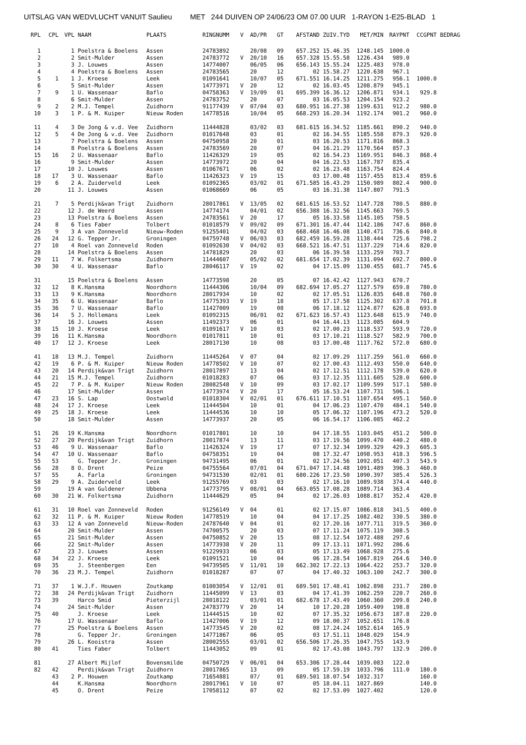UITSLAG VAN WEDVLUCHT VANUIT Saulieu MET 244 DUIVEN OP 24/06/23 OM 07.00 UUR 1-RAYON 1-E25-BLAD 1
| RPL | CPL | VPL | NAAM | PLAATS | RINGNUMM | V | AD/PR | GT | AFSTAND | ZUIV.TYD | MET/MIN | RAYPNT | CCGPNT | BEDRAG |
| --- | --- | --- | --- | --- | --- | --- | --- | --- | --- | --- | --- | --- | --- | --- |
| 1 | | 1 | Poelstra & Boelens | Assen | 24783892 | | 20/08 | 09 | 657.252 | 15.46.35 | 1248.145 | 1000.0 | | |
| 2 | | 2 | Smit-Mulder | Assen | 24783772 | V | 20/10 | 16 | 657.328 | 15.55.58 | 1226.434 | 989.0 | | |
| 3 | | 3 | J. Louwes | Assen | 14774007 | | 06/05 | 06 | 656.143 | 15.55.24 | 1225.483 | 978.0 | | |
| 4 | | 4 | Poelstra & Boelens | Assen | 24783565 | | 20 | 12 | 02 | 15.58.27 | 1220.638 | 967.1 | | |
| 5 | 1 | 1 | J. Kroese | Leek | 01091641 | | 10/07 | 05 | 671.551 | 16.14.25 | 1211.275 | 956.1 | 1000.0 | |
| 6 | | 5 | Smit-Mulder | Assen | 14773971 | V | 20 | 12 | 02 | 16.03.45 | 1208.879 | 945.1 | | |
| 7 | 9 | 1 | U. Wassenaar | Baflo | 04758363 | V | 19/09 | 01 | 695.399 | 16.36.12 | 1206.871 | 934.1 | 929.8 | |
| 8 | | 6 | Smit-Mulder | Assen | 24783752 | | 20 | 07 | 03 | 16.05.53 | 1204.154 | 923.2 | | |
| 9 | 2 | 2 | M.J. Tempel | Zuidhorn | 91177439 | V | 07/04 | 03 | 680.951 | 16.27.38 | 1199.631 | 912.2 | 980.0 | |
| 10 | 3 | 1 | P. & M. Kuiper | Nieuw Roden | 14778516 | | 10/04 | 05 | 668.293 | 16.20.34 | 1192.174 | 901.2 | 960.0 | |
| 11 | 4 | 3 | De Jong & v.d. Vee | Zuidhorn | 11444828 | | 03/02 | 03 | 681.615 | 16.34.52 | 1185.661 | 890.2 | 940.0 | |
| 12 | 5 | 4 | De Jong & v.d. Vee | Zuidhorn | 01017648 | | 03 | 01 | 02 | 16.34.55 | 1185.558 | 879.3 | 920.0 | |
| 13 | | 7 | Poelstra & Boelens | Assen | 04750958 | | 20 | 01 | 03 | 16.20.53 | 1171.816 | 868.3 | | |
| 14 | | 8 | Poelstra & Boelens | Assen | 24783569 | | 20 | 07 | 04 | 16.21.29 | 1170.564 | 857.3 | | |
| 15 | 16 | 2 | U. Wassenaar | Baflo | 11426329 | | 19 | 05 | 02 | 16.54.23 | 1169.951 | 846.3 | 868.4 | |
| 16 | | 9 | Smit-Mulder | Assen | 14773972 | | 20 | 04 | 04 | 16.22.53 | 1167.787 | 835.4 | | |
| 17 | | 10 | J. Louwes | Assen | 01067671 | | 06 | 02 | 02 | 16.23.48 | 1163.754 | 824.4 | | |
| 18 | 17 | 3 | U. Wassenaar | Baflo | 11426323 | V | 19 | 15 | 03 | 17.00.48 | 1157.455 | 813.4 | 859.6 | |
| 19 | 6 | 2 | A. Zuiderveld | Leek | 01092365 | | 03/02 | 01 | 671.585 | 16.43.29 | 1150.989 | 802.4 | 900.0 | |
| 20 | | 11 | J. Louwes | Assen | 01068669 | | 06 | 05 | 03 | 16.31.38 | 1147.807 | 791.5 | | |
| 21 | 7 | 5 | Perdijk&van Trigt | Zuidhorn | 28017861 | V | 13/05 | 02 | 681.615 | 16.53.52 | 1147.728 | 780.5 | 880.0 | |
| 22 | | 12 | J. de Weerd | Assen | 14774174 | | 04/01 | 02 | 656.388 | 16.32.56 | 1145.663 | 769.5 | | |
| 23 | | 13 | Poelstra & Boelens | Assen | 24783561 | V | 20 | 17 | 05 | 16.33.58 | 1145.105 | 758.5 | | |
| 24 | 8 | 6 | Ties Faber | Tolbert | 01018579 | V | 09/02 | 09 | 671.301 | 16.47.44 | 1142.186 | 747.6 | 860.0 | |
| 25 | 9 | 3 | A van Zonneveld | Nieuw-Roden | 91255401 | | 04/02 | 03 | 668.468 | 16.46.08 | 1140.471 | 736.6 | 840.0 | |
| 26 | 24 | 12 | G. Tepper Jr. | Groningen | 04759748 | V | 06/03 | 03 | 682.459 | 16.59.28 | 1138.444 | 725.6 | 798.2 | |
| 27 | 10 | 4 | Roel van Zonneveld | Roden | 01092630 | V | 04/02 | 03 | 668.521 | 16.47.51 | 1137.229 | 714.6 | 820.0 | |
| 28 | | 14 | Poelstra & Boelens | Assen | 14781829 | | 20 | 03 | 06 | 16.39.58 | 1133.259 | 703.7 | | |
| 29 | 11 | 7 | W. Folkertsma | Zuidhorn | 11444607 | | 05/02 | 02 | 681.654 | 17.02.39 | 1131.094 | 692.7 | 800.0 | |
| 30 | 30 | 4 | U. Wassenaar | Baflo | 28046117 | V | 19 | 02 | 04 | 17.15.09 | 1130.455 | 681.7 | 745.6 | |
| 31 | | 15 | Poelstra & Boelens | Assen | 14773598 | | 20 | 05 | 07 | 16.42.42 | 1127.943 | 670.7 | | |
| 32 | 12 | 8 | K.Hansma | Noordhorn | 11444306 | | 10/04 | 09 | 682.694 | 17.05.27 | 1127.579 | 659.8 | 780.0 | |
| 33 | 13 | 9 | K.Hansma | Noordhorn | 28017934 | | 10 | 02 | 02 | 17.05.51 | 1126.835 | 648.8 | 760.0 | |
| 34 | 35 | 6 | U. Wassenaar | Baflo | 14775393 | V | 19 | 18 | 05 | 17.17.58 | 1125.302 | 637.8 | 701.8 | |
| 35 | 36 | 7 | U. Wassenaar | Baflo | 11427009 | | 19 | 08 | 06 | 17.18.12 | 1124.877 | 626.8 | 693.0 | |
| 36 | 14 | 5 | J. Hollemans | Leek | 01092315 | | 06/01 | 02 | 671.623 | 16.57.43 | 1123.648 | 615.9 | 740.0 | |
| 37 | | 16 | J. Louwes | Assen | 11492373 | | 06 | 01 | 04 | 16.44.13 | 1123.085 | 604.9 | | |
| 38 | 15 | 10 | J. Kroese | Leek | 01091617 | V | 10 | 03 | 02 | 17.00.23 | 1118.537 | 593.9 | 720.0 | |
| 39 | 16 | 11 | K.Hansma | Noordhorn | 01017811 | | 10 | 01 | 03 | 17.10.21 | 1118.527 | 582.9 | 700.0 | |
| 40 | 17 | 12 | J. Kroese | Leek | 28017130 | | 10 | 08 | 03 | 17.00.48 | 1117.762 | 572.0 | 680.0 | |
| 41 | 18 | 13 | M.J. Tempel | Zuidhorn | 11445264 | V | 07 | 04 | 02 | 17.09.29 | 1117.259 | 561.0 | 660.0 | |
| 42 | 19 | 6 | P. & M. Kuiper | Nieuw Roden | 14778502 | V | 10 | 07 | 02 | 17.00.43 | 1112.493 | 550.0 | 640.0 | |
| 43 | 20 | 14 | Perdijk&van Trigt | Zuidhorn | 28017897 | | 13 | 04 | 02 | 17.12.51 | 1112.178 | 539.0 | 620.0 | |
| 44 | 21 | 15 | M.J. Tempel | Zuidhorn | 01018283 | | 07 | 06 | 03 | 17.12.35 | 1111.605 | 528.0 | 600.0 | |
| 45 | 22 | 7 | P. & M. Kuiper | Nieuw Roden | 28082548 | V | 10 | 09 | 03 | 17.02.17 | 1109.599 | 517.1 | 580.0 | |
| 46 | | 17 | Smit-Mulder | Assen | 14773974 | V | 20 | 17 | 05 | 16.53.24 | 1107.731 | 506.1 | | |
| 47 | 23 | 16 | S. Lap | Oostwold | 01018304 | V | 02/01 | 01 | 676.611 | 17.10.51 | 1107.654 | 495.1 | 560.0 | |
| 48 | 24 | 17 | J. Kroese | Leek | 11444504 | | 10 | 01 | 04 | 17.06.23 | 1107.470 | 484.1 | 540.0 | |
| 49 | 25 | 18 | J. Kroese | Leek | 11444536 | | 10 | 10 | 05 | 17.06.32 | 1107.196 | 473.2 | 520.0 | |
| 50 | | 18 | Smit-Mulder | Assen | 14773937 | | 20 | 05 | 06 | 16.54.17 | 1106.085 | 462.2 | | |
| 51 | 26 | 19 | K.Hansma | Noordhorn | 01017801 | | 10 | 10 | 04 | 17.18.55 | 1103.045 | 451.2 | 500.0 | |
| 52 | 27 | 20 | Perdijk&van Trigt | Zuidhorn | 28017874 | | 13 | 11 | 03 | 17.19.56 | 1099.470 | 440.2 | 480.0 | |
| 53 | 46 | 9 | U. Wassenaar | Baflo | 11426324 | V | 19 | 17 | 07 | 17.32.34 | 1099.329 | 429.3 | 605.3 | |
| 54 | 47 | 10 | U. Wassenaar | Baflo | 04758351 | | 19 | 04 | 08 | 17.32.47 | 1098.953 | 418.3 | 596.5 | |
| 55 | 53 | | G. Tepper Jr. | Groningen | 94731495 | | 06 | 01 | 02 | 17.24.56 | 1092.051 | 407.3 | 543.9 | |
| 56 | 28 | 8 | O. Drent | Peize | 04755564 | | 07/01 | 04 | 671.047 | 17.14.48 | 1091.489 | 396.3 | 460.0 | |
| 57 | 55 | | A. Farla | Groningen | 94731530 | | 02/01 | 01 | 680.226 | 17.23.50 | 1090.397 | 385.4 | 526.3 | |
| 58 | 29 | 9 | A. Zuiderveld | Leek | 91255769 | | 03 | 03 | 02 | 17.16.10 | 1089.938 | 374.4 | 440.0 | |
| 59 | | 19 | A van Guldener | Ubbena | 14773795 | V | 08/01 | 04 | 663.055 | 17.08.28 | 1089.714 | 363.4 | | |
| 60 | 30 | 21 | W. Folkertsma | Zuidhorn | 11444629 | | 05 | 04 | 02 | 17.26.03 | 1088.817 | 352.4 | 420.0 | |
| 61 | 31 | 10 | Roel van Zonneveld | Roden | 91256149 | V | 04 | 01 | 02 | 17.15.07 | 1086.818 | 341.5 | 400.0 | |
| 62 | 32 | 11 | P. & M. Kuiper | Nieuw Roden | 14778519 | | 10 | 04 | 04 | 17.17.25 | 1082.402 | 330.5 | 380.0 | |
| 63 | 33 | 12 | A van Zonneveld | Nieuw-Roden | 24787640 | V | 04 | 01 | 02 | 17.20.16 | 1077.711 | 319.5 | 360.0 | |
| 64 | | 20 | Smit-Mulder | Assen | 74700575 | | 20 | 03 | 07 | 17.11.24 | 1075.119 | 308.5 | | |
| 65 | | 21 | Smit-Mulder | Assen | 04750852 | V | 20 | 15 | 08 | 17.12.54 | 1072.488 | 297.6 | | |
| 66 | | 22 | Smit-Mulder | Assen | 14773938 | V | 20 | 11 | 09 | 17.13.11 | 1071.992 | 286.6 | | |
| 67 | | 23 | J. Louwes | Assen | 91229933 | | 06 | 03 | 05 | 17.13.49 | 1068.928 | 275.6 | | |
| 68 | 34 | 22 | J. Kroese | Leek | 01091521 | | 10 | 04 | 06 | 17.28.54 | 1067.819 | 264.6 | 340.0 | |
| 69 | 35 | | J. Steenbergen | Een | 94739505 | V | 11/01 | 10 | 662.302 | 17.22.13 | 1064.422 | 253.7 | 320.0 | |
| 70 | 36 | 23 | M.J. Tempel | Zuidhorn | 01018287 | | 07 | 07 | 04 | 17.40.32 | 1063.100 | 242.7 | 300.0 | |
| 71 | 37 | 1 | W.J.F. Houwen | Zoutkamp | 01003054 | V | 12/01 | 01 | 689.501 | 17.48.41 | 1062.898 | 231.7 | 280.0 | |
| 72 | 38 | 24 | Perdijk&van Trigt | Zuidhorn | 11445099 | V | 13 | 03 | 04 | 17.41.39 | 1062.259 | 220.7 | 260.0 | |
| 73 | 39 | | Harco Smid | Pieterzijl | 28018122 | | 03/01 | 01 | 682.678 | 17.43.49 | 1060.360 | 209.8 | 240.0 | |
| 74 | | 24 | Smit-Mulder | Assen | 24783779 | V | 20 | 14 | 10 | 17.20.28 | 1059.409 | 198.8 | | |
| 75 | 40 | | J. Kroese | Leek | 11444515 | | 10 | 02 | 07 | 17.35.32 | 1056.673 | 187.8 | 220.0 | |
| 76 | | 17 | U. Wassenaar | Baflo | 11427006 | V | 19 | 12 | 09 | 18.00.37 | 1052.651 | 176.8 | | |
| 77 | | 25 | Poelstra & Boelens | Assen | 14773545 | V | 20 | 02 | 08 | 17.24.24 | 1052.614 | 165.9 | | |
| 78 | | | G. Tepper Jr. | Groningen | 14771867 | | 06 | 05 | 03 | 17.51.11 | 1048.029 | 154.9 | | |
| 79 | | 26 | L. Kooistra | Assen | 28002555 | | 03/01 | 02 | 656.506 | 17.26.35 | 1047.755 | 143.9 | | |
| 80 | 41 | | Ties Faber | Tolbert | 11443052 | | 09 | 01 | 02 | 17.43.08 | 1043.797 | 132.9 | 200.0 | |
| 81 | | 27 | Albert Mijlof | Bovensmilde | 04750729 | V | 06/01 | 04 | 653.306 | 17.28.44 | 1039.083 | 122.0 | | |
| 82 | 42 | | Perdijk&van Trigt | Zuidhorn | 28017865 | | 13 | 09 | 05 | 17.59.19 | 1033.796 | 111.0 | 180.0 | |
| | 43 | 2 | P. Houwen | Zoutkamp | 71654881 | | 07/ | 01 | 689.501 | 18.07.54 | 1032.317 | | 160.0 | |
| | 44 | | K.Hansma | Noordhorn | 28017961 | V | 10 | 07 | 05 | 18.04.11 | 1027.869 | | 140.0 | |
| | 45 | | O. Drent | Peize | 17058112 | | 07 | 02 | 02 | 17.53.09 | 1027.402 | | 120.0 | |